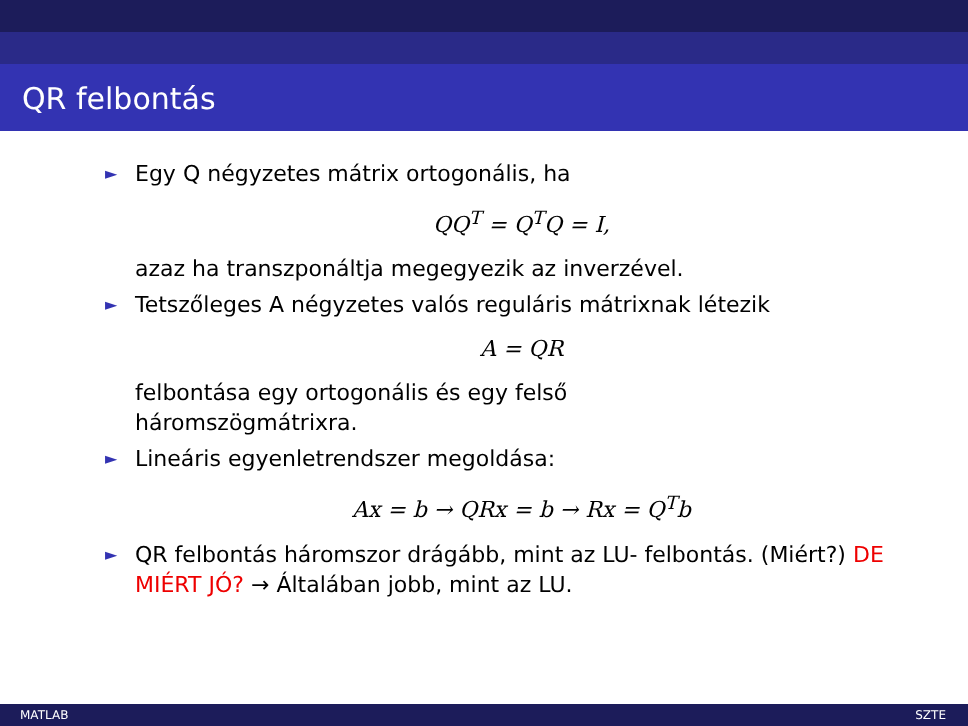QR felbontás
► Egy Q négyzetes mátrix ortogonális, ha
QQ<sup>T</sup> = Q<sup>T</sup>Q = I,
azaz ha transzponáltja megegyezik az inverzével.
► Tetszőleges A négyzetes valós reguláris mátrixnak létezik
A = QR
felbontása egy ortogonális és egy felső
háromszögmátrixra.
► Lineáris egyenletrendszer megoldása:
Ax = b → QRx = b → Rx = Q<sup>T</sup>b
► QR felbontás háromszor drágább, mint az LU- felbontás. (Miért?) DE MIÉRT JÓ? → Általában jobb, mint az LU.
MATLAB SZTE